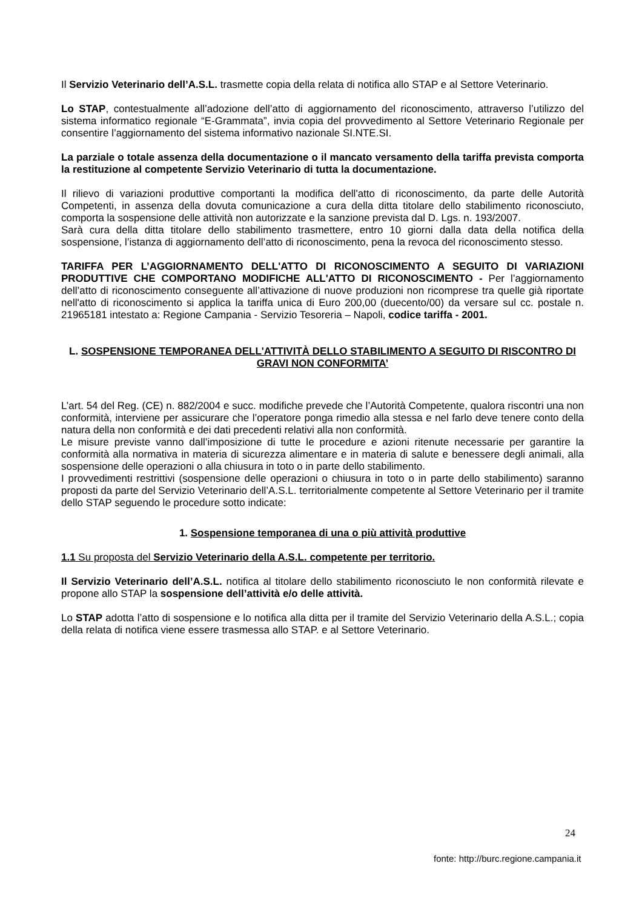Il Servizio Veterinario dell’A.S.L. trasmette copia della relata di notifica allo STAP e al Settore Veterinario.
Lo STAP, contestualmente all’adozione dell’atto di aggiornamento del riconoscimento, attraverso l’utilizzo del sistema informatico regionale “E-Grammata”, invia copia del provvedimento al Settore Veterinario Regionale per consentire l’aggiornamento del sistema informativo nazionale SI.NTE.SI.
La parziale o totale assenza della documentazione o il mancato versamento della tariffa prevista comporta la restituzione al competente Servizio Veterinario di tutta la documentazione.
Il rilievo di variazioni produttive comportanti la modifica dell'atto di riconoscimento, da parte delle Autorità Competenti, in assenza della dovuta comunicazione a cura della ditta titolare dello stabilimento riconosciuto, comporta la sospensione delle attività non autorizzate e la sanzione prevista dal D. Lgs. n. 193/2007.
Sarà cura della ditta titolare dello stabilimento trasmettere, entro 10 giorni dalla data della notifica della sospensione, l’istanza di aggiornamento dell’atto di riconoscimento, pena la revoca del riconoscimento stesso.
TARIFFA PER L’AGGIORNAMENTO DELL'ATTO DI RICONOSCIMENTO A SEGUITO DI VARIAZIONI PRODUTTIVE CHE COMPORTANO MODIFICHE ALL'ATTO DI RICONOSCIMENTO - Per l’aggiornamento dell’atto di riconoscimento conseguente all’attivazione di nuove produzioni non ricomprese tra quelle già riportate nell'atto di riconoscimento si applica la tariffa unica di Euro 200,00 (duecento/00) da versare sul cc. postale n. 21965181 intestato a: Regione Campania - Servizio Tesoreria – Napoli, codice tariffa - 2001.
L. SOSPENSIONE TEMPORANEA DELL'ATTIVITÀ DELLO STABILIMENTO A SEGUITO DI RISCONTRO DI GRAVI NON CONFORMITA’
L’art. 54 del Reg. (CE) n. 882/2004 e succ. modifiche prevede che l’Autorità Competente, qualora riscontri una non conformità, interviene per assicurare che l’operatore ponga rimedio alla stessa e nel farlo deve tenere conto della natura della non conformità e dei dati precedenti relativi alla non conformità.
Le misure previste vanno dall’imposizione di tutte le procedure e azioni ritenute necessarie per garantire la conformità alla normativa in materia di sicurezza alimentare e in materia di salute e benessere degli animali, alla sospensione delle operazioni o alla chiusura in toto o in parte dello stabilimento.
I provvedimenti restrittivi (sospensione delle operazioni o chiusura in toto o in parte dello stabilimento) saranno proposti da parte del Servizio Veterinario dell’A.S.L. territorialmente competente al Settore Veterinario per il tramite dello STAP seguendo le procedure sotto indicate:
1. Sospensione temporanea di una o più attività produttive
1.1 Su proposta del Servizio Veterinario della A.S.L. competente per territorio.
Il Servizio Veterinario dell’A.S.L. notifica al titolare dello stabilimento riconosciuto le non conformità rilevate e propone allo STAP la sospensione dell’attività e/o delle attività.
Lo STAP adotta l’atto di sospensione e lo notifica alla ditta per il tramite del Servizio Veterinario della A.S.L.; copia della relata di notifica viene essere trasmessa allo STAP. e al Settore Veterinario.
24
fonte: http://burc.regione.campania.it